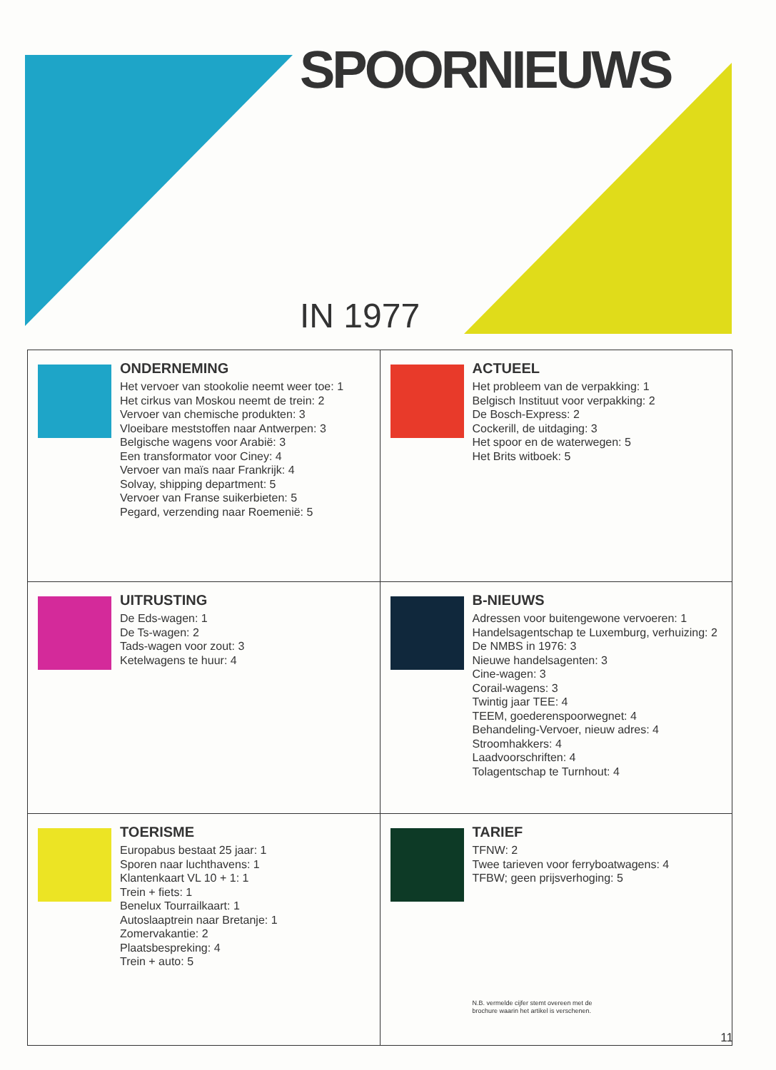SPOORNIEUWS
IN 1977
| ONDERNEMING Het vervoer van stookolie neemt weer toe: 1 Het cirkus van Moskou neemt de trein: 2 Vervoer van chemische produkten: 3 Vloeibare meststoffen naar Antwerpen: 3 Belgische wagens voor Arabië: 3 Een transformator voor Ciney: 4 Vervoer van maïs naar Frankrijk: 4 Solvay, shipping department: 5 Vervoer van Franse suikerbieten: 5 Pegard, verzending naar Roemenië: 5 | ACTUEEL Het probleem van de verpakking: 1 Belgisch Instituut voor verpakking: 2 De Bosch-Express: 2 Cockerill, de uitdaging: 3 Het spoor en de waterwegen: 5 Het Brits witboek: 5 |
| UITRUSTING De Eds-wagen: 1 De Ts-wagen: 2 Tads-wagen voor zout: 3 Ketelwagens te huur: 4 | B-NIEUWS Adressen voor buitengewone vervoeren: 1 Handelsagentschap te Luxemburg, verhuizing: 2 De NMBS in 1976: 3 Nieuwe handelsagenten: 3 Cine-wagen: 3 Corail-wagens: 3 Twintig jaar TEE: 4 TEEM, goederenspoorwegnet: 4 Behandeling-Vervoer, nieuw adres: 4 Stroomhakkers: 4 Laadvoorschriften: 4 Tolagentschap te Turnhout: 4 |
| TOERISME Europabus bestaat 25 jaar: 1 Sporen naar luchthavens: 1 Klantenkaart VL 10 + 1: 1 Trein + fiets: 1 Benelux Tourrailkaart: 1 Autoslaaptrein naar Bretanje: 1 Zomervakantie: 2 Plaatsbespreking: 4 Trein + auto: 5 | TARIEF TFNW: 2 Twee tarieven voor ferryboatwagens: 4 TFBW; geen prijsverhoging: 5 N.B. vermelde cijfer stemt overeen met de brochure waarin het artikel is verschenen. |
11